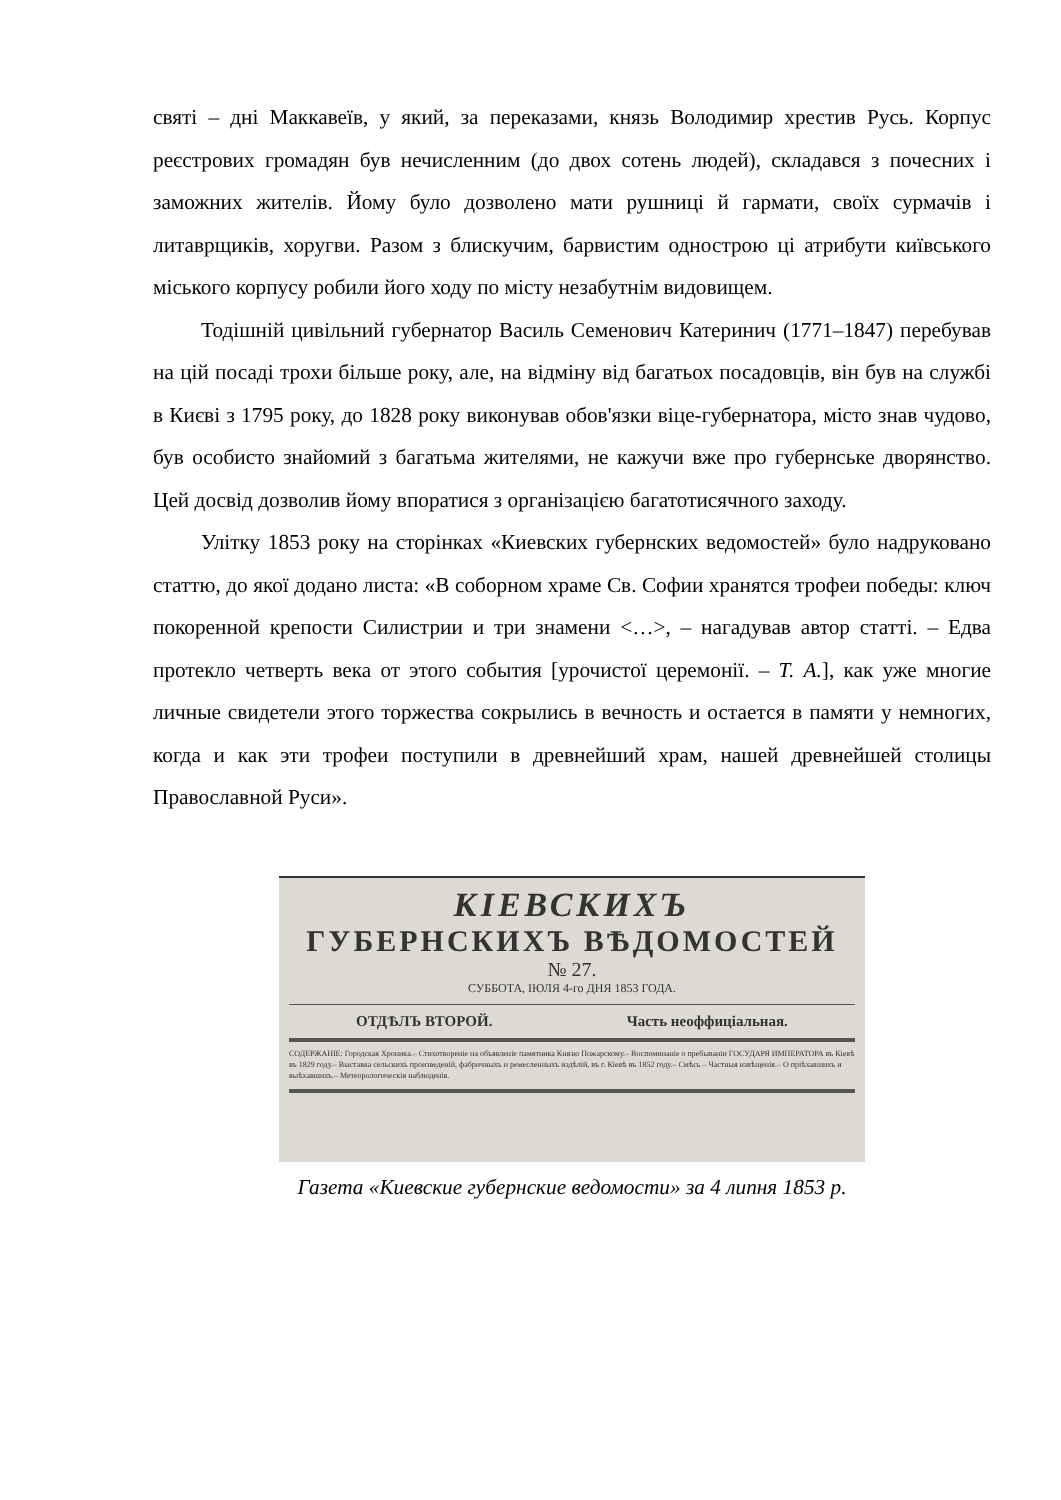святі – дні Маккавеїв, у який, за переказами, князь Володимир хрестив Русь. Корпус реєстрових громадян був нечисленним (до двох сотень людей), складався з почесних і заможних жителів. Йому було дозволено мати рушниці й гармати, своїх сурмачів і литаврщиків, хоругви. Разом з блискучим, барвистим однострою ці атрибути київського міського корпусу робили його ходу по місту незабутнім видовищем.
Тодішній цивільний губернатор Василь Семенович Катеринич (1771–1847) перебував на цій посаді трохи більше року, але, на відміну від багатьох посадовців, він був на службі в Києві з 1795 року, до 1828 року виконував обов'язки віце-губернатора, місто знав чудово, був особисто знайомий з багатьма жителями, не кажучи вже про губернське дворянство. Цей досвід дозволив йому впоратися з організацією багатотисячного заходу.
Улітку 1853 року на сторінках «Киевских губернских ведомостей» було надруковано статтю, до якої додано листа: «В соборном храме Св. Софии хранятся трофеи победы: ключ покоренной крепости Силистрии и три знамени <…>, – нагадував автор статті. – Едва протекло четверть века от этого события [урочистої церемонії. – Т. А.], как уже многие личные свидетели этого торжества сокрылись в вечность и остается в памяти у немногих, когда и как эти трофеи поступили в древнейший храм, нашей древнейшей столицы Православной Руси».
КІЕВСКИХЪ
ГУБЕРНСКИХЪ ВѢДОМОСТЕЙ
№ 27.
СУББОТА, ІЮЛЯ 4-го ДНЯ 1853 ГОДА.
ОТДѢЛЪ ВТОРОЙ. Часть неоффиціальная.
СОДЕРЖАНІЕ: Городская Хроника.– Стихотвореніе на объявленіе памятника Князю Пожарскому.– Воспоминаніе о пребываніи ГОСУДАРЯ ИМПЕРАТОРА въ Кіевѣ въ 1829 году.– Выставка сельскихъ произведеній, фабричныхъ и ремесленныхъ издѣлій, въ г. Кіевѣ въ 1852 году.– Смѣсь – Частныя извѣщенія.– О пріѣхавшихъ и выѣхавшихъ.– Метеорологическія наблюденія.
Газета «Киевские губернские ведомости» за 4 липня 1853 р.